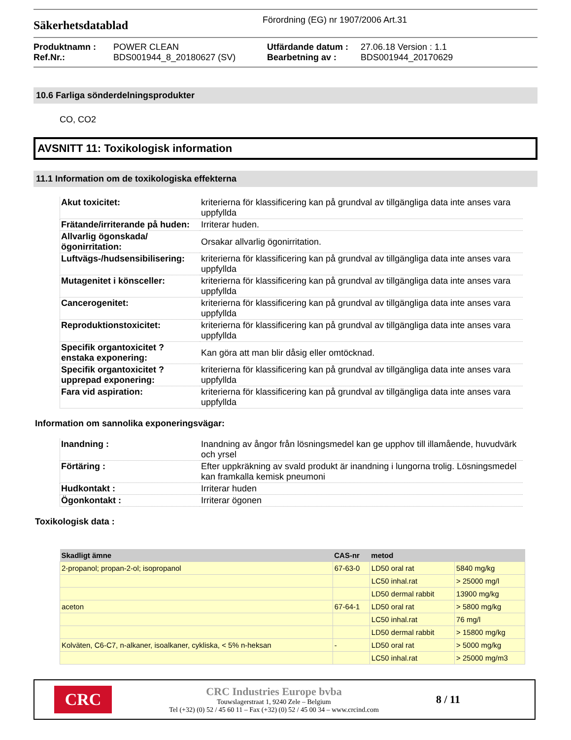Säkerhetsdatablad
Förordning (EG) nr 1907/2006 Art.31
Produktnamn :
Ref.Nr.:
POWER CLEAN
BDS001944_8_20180627 (SV)
Utfärdande datum :
Bearbetning av :
27.06.18 Version : 1.1
BDS001944_20170629
10.6 Farliga sönderdelningsprodukter
CO, CO2
AVSNITT 11: Toxikologisk information
11.1 Information om de toxikologiska effekterna
| Akut toxicitet: | kriterierna för klassificering kan på grundval av tillgängliga data inte anses vara uppfyllda |
| Frätande/irriterande på huden: | Irriterar huden. |
| Allvarlig ögonskada/ögonirritation: | Orsakar allvarlig ögonirritation. |
| Luftvägs-/hudsensibilisering: | kriterierna för klassificering kan på grundval av tillgängliga data inte anses vara uppfyllda |
| Mutagenitet i könsceller: | kriterierna för klassificering kan på grundval av tillgängliga data inte anses vara uppfyllda |
| Cancerogenitet: | kriterierna för klassificering kan på grundval av tillgängliga data inte anses vara uppfyllda |
| Reproduktionstoxicitet: | kriterierna för klassificering kan på grundval av tillgängliga data inte anses vara uppfyllda |
| Specifik organtoxicitet ? enstaka exponering: | Kan göra att man blir dåsig eller omtöcknad. |
| Specifik organtoxicitet ? upprepad exponering: | kriterierna för klassificering kan på grundval av tillgängliga data inte anses vara uppfyllda |
| Fara vid aspiration: | kriterierna för klassificering kan på grundval av tillgängliga data inte anses vara uppfyllda |
Information om sannolika exponeringsvägar:
| Inandning : | Inandning av ångor från lösningsmedel kan ge upphov till illamående, huvudvärk och yrsel |
| Förtäring : | Efter uppkräkning av svald produkt är inandning i lungorna trolig. Lösningsmedel kan framkalla kemisk pneumoni |
| Hudkontakt : | Irriterar huden |
| Ögonkontakt : | Irriterar ögonen |
Toxikologisk data :
| Skadligt ämne | CAS-nr | metod | |
| --- | --- | --- | --- |
| 2-propanol; propan-2-ol; isopropanol | 67-63-0 | LD50 oral rat | 5840 mg/kg |
| | | LC50 inhal.rat | > 25000 mg/l |
| | | LD50 dermal rabbit | 13900 mg/kg |
| aceton | 67-64-1 | LD50 oral rat | > 5800 mg/kg |
| | | LC50 inhal.rat | 76 mg/l |
| | | LD50 dermal rabbit | > 15800 mg/kg |
| Kolväten, C6-C7, n-alkaner, isoalkaner, cykliska, < 5% n-heksan | - | LD50 oral rat | > 5000 mg/kg |
| | | LC50 inhal.rat | > 25000 mg/m3 |
CRC
CRC Industries Europe bvba
Touwslagerstraat 1, 9240 Zele – Belgium
Tel (+32) (0) 52 / 45 60 11 – Fax (+32) (0) 52 / 45 00 34 – www.crcind.com
8 / 11